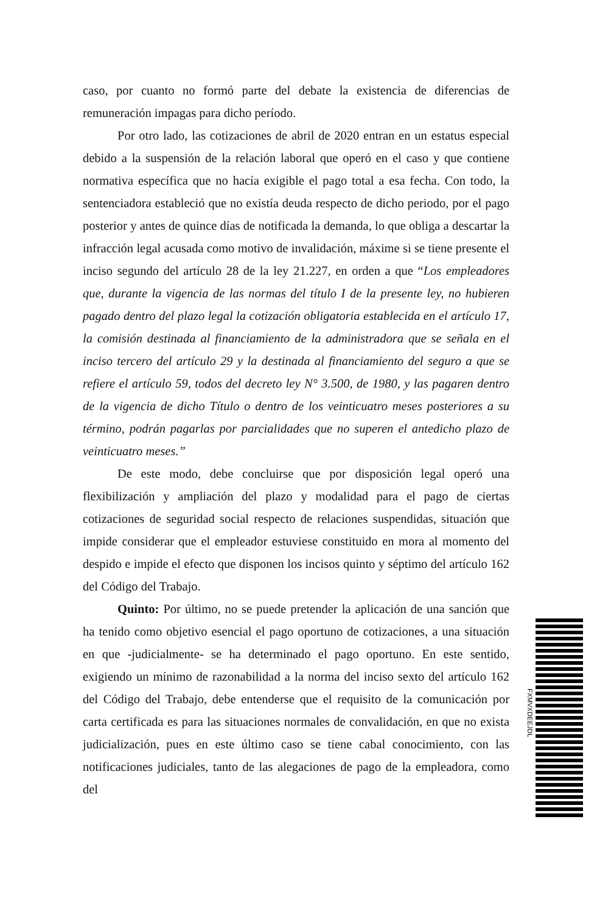caso, por cuanto no formó parte del debate la existencia de diferencias de remuneración impagas para dicho período.
Por otro lado, las cotizaciones de abril de 2020 entran en un estatus especial debido a la suspensión de la relación laboral que operó en el caso y que contiene normativa específica que no hacía exigible el pago total a esa fecha. Con todo, la sentenciadora estableció que no existía deuda respecto de dicho periodo, por el pago posterior y antes de quince días de notificada la demanda, lo que obliga a descartar la infracción legal acusada como motivo de invalidación, máxime si se tiene presente el inciso segundo del artículo 28 de la ley 21.227, en orden a que “Los empleadores que, durante la vigencia de las normas del título I de la presente ley, no hubieren pagado dentro del plazo legal la cotización obligatoria establecida en el artículo 17, la comisión destinada al financiamiento de la administradora que se señala en el inciso tercero del artículo 29 y la destinada al financiamiento del seguro a que se refiere el artículo 59, todos del decreto ley N° 3.500, de 1980, y las pagaren dentro de la vigencia de dicho Título o dentro de los veinticuatro meses posteriores a su término, podrán pagarlas por parcialidades que no superen el antedicho plazo de veinticuatro meses.”
De este modo, debe concluirse que por disposición legal operó una flexibilización y ampliación del plazo y modalidad para el pago de ciertas cotizaciones de seguridad social respecto de relaciones suspendidas, situación que impide considerar que el empleador estuviese constituido en mora al momento del despido e impide el efecto que disponen los incisos quinto y séptimo del artículo 162 del Código del Trabajo.
Quinto: Por último, no se puede pretender la aplicación de una sanción que ha tenido como objetivo esencial el pago oportuno de cotizaciones, a una situación en que -judicialmente- se ha determinado el pago oportuno. En este sentido, exigiendo un mínimo de razonabilidad a la norma del inciso sexto del artículo 162 del Código del Trabajo, debe entenderse que el requisito de la comunicación por carta certificada es para las situaciones normales de convalidación, en que no exista judicialización, pues en este último caso se tiene cabal conocimiento, con las notificaciones judiciales, tanto de las alegaciones de pago de la empleadora, como del
FXMVXDEEJDL